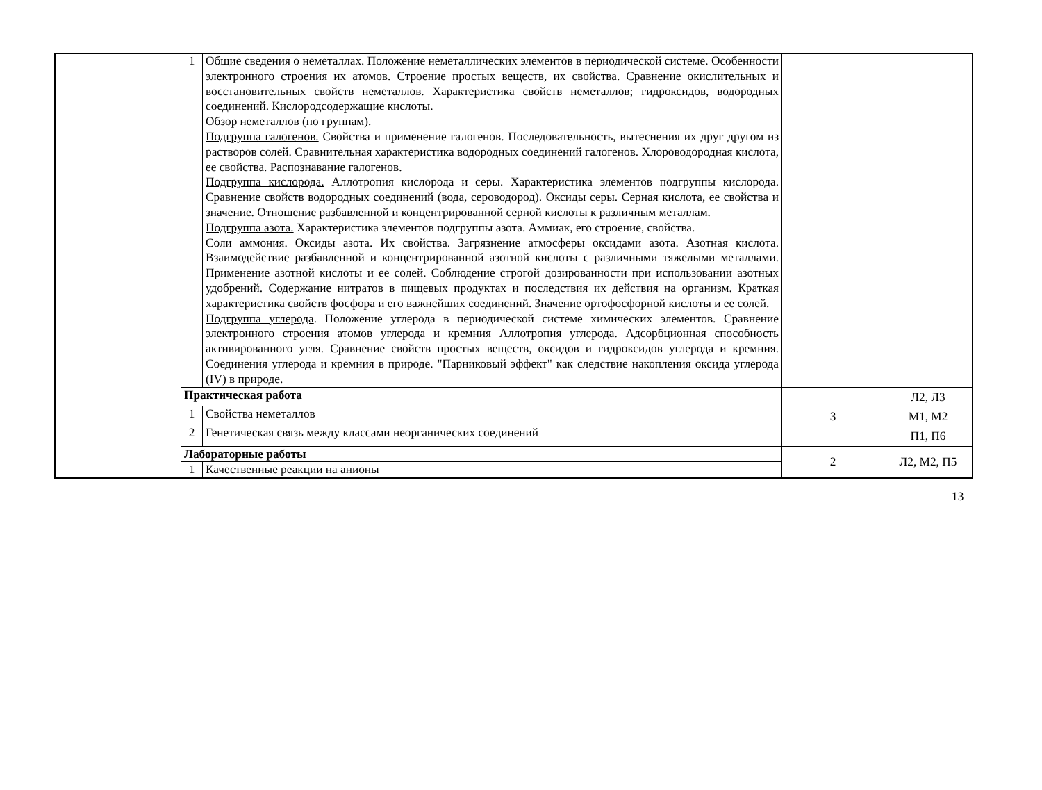| | 1 | Общие сведения о неметаллах. Положение неметаллических элементов в периодической системе. Особенности электронного строения их атомов. Строение простых веществ, их свойства. Сравнение окислительных и восстановительных свойств неметаллов. Характеристика свойств неметаллов; гидроксидов, водородных соединений. Кислородсодержащие кислоты. Обзор неметаллов (по группам). Подгруппа галогенов. Свойства и применение галогенов. Последовательность, вытеснения их друг другом из растворов солей. Сравнительная характеристика водородных соединений галогенов. Хлороводородная кислота, ее свойства. Распознавание галогенов. Подгруппа кислорода. Аллотропия кислорода и серы. Характеристика элементов подгруппы кислорода. Сравнение свойств водородных соединений (вода, сероводород). Оксиды серы. Серная кислота, ее свойства и значение. Отношение разбавленной и концентрированной серной кислоты к различным металлам. Подгруппа азота. Характеристика элементов подгруппы азота. Аммиак, его строение, свойства. Соли аммония. Оксиды азота. Их свойства. Загрязнение атмосферы оксидами азота. Азотная кислота. Взаимодействие разбавленной и концентрированной азотной кислоты с различными тяжелыми металлами. Применение азотной кислоты и ее солей. Соблюдение строгой дозированности при использовании азотных удобрений. Содержание нитратов в пищевых продуктах и последствия их действия на организм. Краткая характеристика свойств фосфора и его важнейших соединений. Значение ортофосфорной кислоты и ее солей. Подгруппа углерода . Положение углерода в периодической системе химических элементов. Сравнение электронного строения атомов углерода и кремния Аллотропия углерода. Адсорбционная способность активированного угля. Сравнение свойств простых веществ, оксидов и гидроксидов углерода и кремния. Соединения углерода и кремния в природе. "Парниковый эффект" как следствие накопления оксида углерода (IV) в природе. | | |
| | Практическая работа | | 3 | Л2, Л3 М1, М2 П1, П6 |
| | 1 | Свойства неметаллов | | |
| | 2 | Генетическая связь между классами неорганических соединений | | |
| | Лабораторные работы | | 2 | Л2, М2, П5 |
| | 1 | Качественные реакции на анионы | | |
13